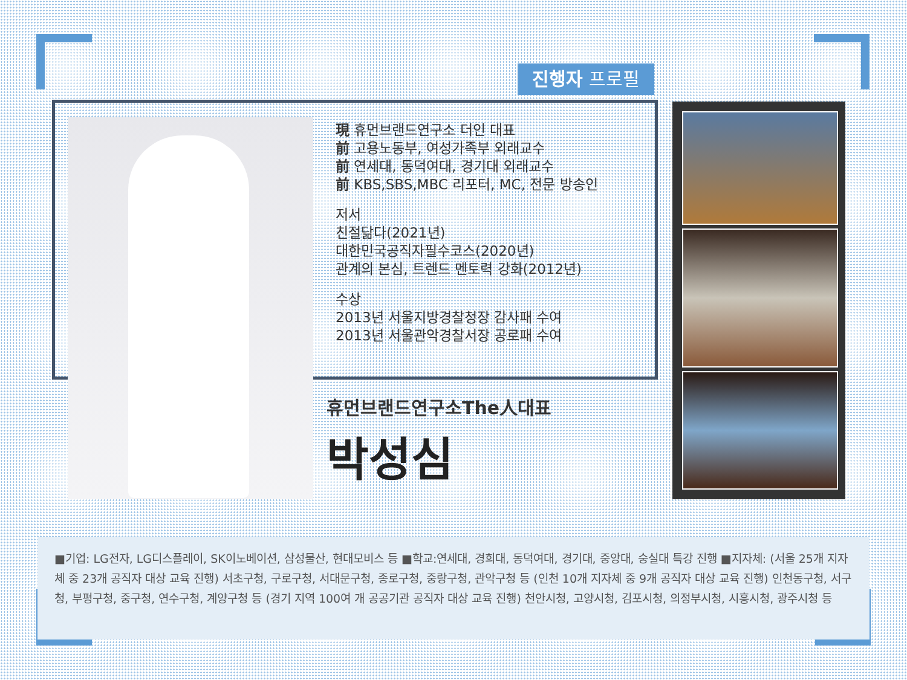진행자 프로필
現 휴먼브랜드연구소 더인 대표
前 고용노동부, 여성가족부 외래교수
前 연세대, 동덕여대, 경기대 외래교수
前 KBS,SBS,MBC 리포터, MC, 전문 방송인
저서
친절닮다(2021년)
대한민국공직자필수코스(2020년)
관계의 본심, 트렌드 멘토력 강화(2012년)
수상
2013년 서울지방경찰청장 감사패 수여
2013년 서울관악경찰서장 공로패 수여
휴먼브랜드연구소The人대표
박성심
■기업: LG전자, LG디스플레이, SK이노베이션, 삼성물산, 현대모비스 등 ■학교:연세대, 경희대, 동덕여대, 경기대, 중앙대, 숭실대 특강 진행 ■지자체: (서울 25개 지자체 중 23개 공직자 대상 교육 진행) 서초구청, 구로구청, 서대문구청, 종로구청, 중랑구청, 관악구청 등 (인천 10개 지자체 중 9개 공직자 대상 교육 진행) 인천동구청, 서구청, 부평구청, 중구청, 연수구청, 계양구청 등 (경기 지역 100여 개 공공기관 공직자 대상 교육 진행) 천안시청, 고양시청, 김포시청, 의정부시청, 시흥시청, 광주시청 등